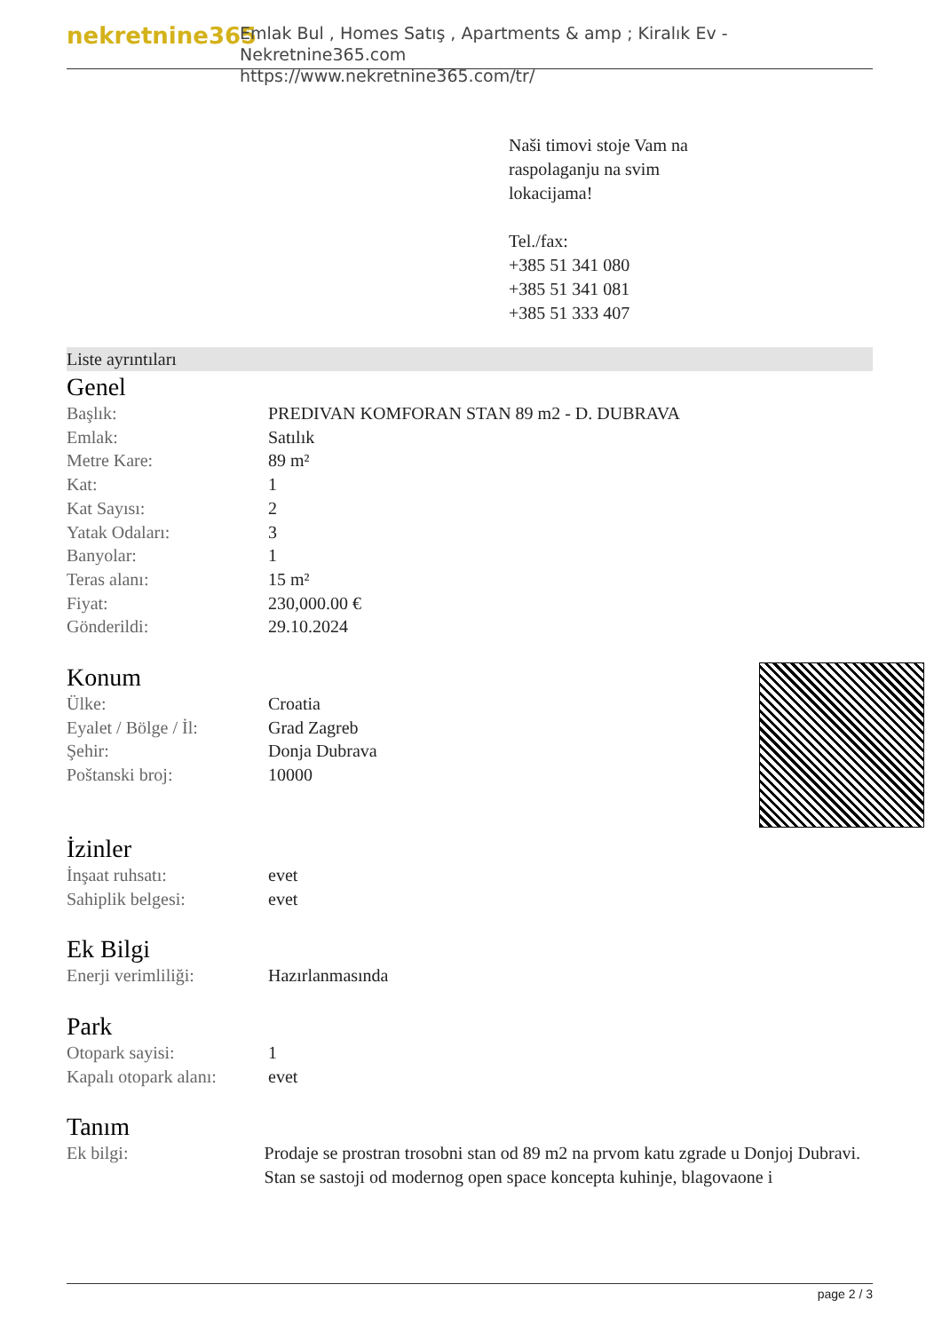nekretnine365
Emlak Bul , Homes Satış , Apartments & amp ; Kiralık Ev - Nekretnine365.com
https://www.nekretnine365.com/tr/
Naši timovi stoje Vam na
raspolaganju na svim
lokacijama!
Tel./fax:
+385 51 341 080
+385 51 341 081
+385 51 333 407
Liste ayrıntıları
Genel
| Başlık: | PREDIVAN KOMFORAN STAN 89 m2 - D. DUBRAVA |
| Emlak: | Satılık |
| Metre Kare: | 89 m² |
| Kat: | 1 |
| Kat Sayısı: | 2 |
| Yatak Odaları: | 3 |
| Banyolar: | 1 |
| Teras alanı: | 15 m² |
| Fiyat: | 230,000.00 € |
| Gönderildi: | 29.10.2024 |
Konum
| Ülke: | Croatia |
| Eyalet / Bölge / İl: | Grad Zagreb |
| Şehir: | Donja Dubrava |
| Poštanski broj: | 10000 |
İzinler
| İnşaat ruhsatı: | evet |
| Sahiplik belgesi: | evet |
Ek Bilgi
| Enerji verimliliği: | Hazırlanmasında |
Park
| Otopark sayisi: | 1 |
| Kapalı otopark alanı: | evet |
Tanım
| Ek bilgi: | Prodaje se prostran trosobni stan od 89 m2 na prvom katu zgrade u Donjoj Dubravi. Stan se sastoji od modernog open space koncepta kuhinje, blagovaone i |
page 2 / 3